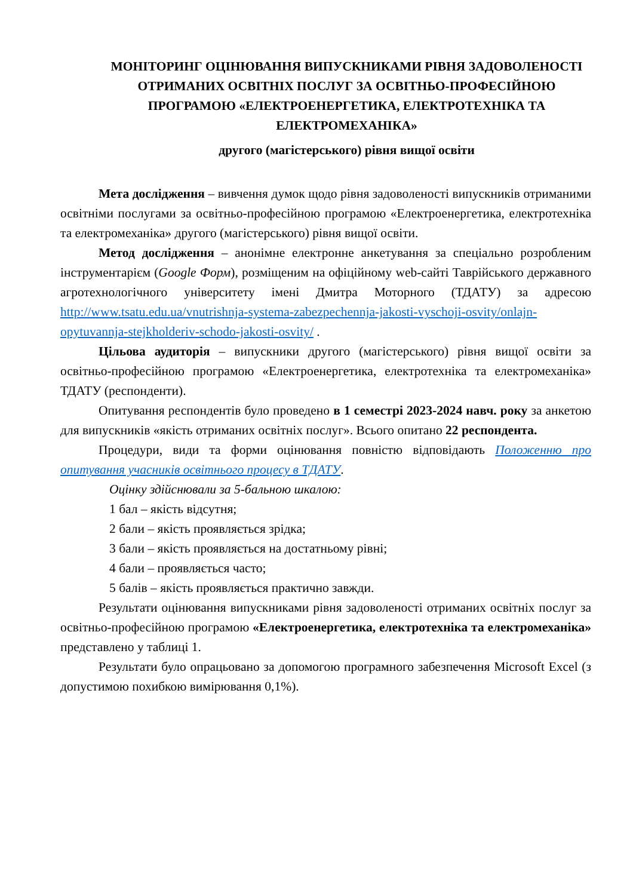МОНІТОРИНГ ОЦІНЮВАННЯ ВИПУСКНИКАМИ РІВНЯ ЗАДОВОЛЕНОСТІ ОТРИМАНИХ ОСВІТНІХ ПОСЛУГ ЗА ОСВІТНЬО-ПРОФЕСІЙНОЮ ПРОГРАМОЮ «ЕЛЕКТРОЕНЕРГЕТИКА, ЕЛЕКТРОТЕХНІКА ТА ЕЛЕКТРОМЕХАНІКА»
другого (магістерського) рівня вищої освіти
Мета дослідження – вивчення думок щодо рівня задоволеності випускників отриманими освітніми послугами за освітньо-професійною програмою «Електроенергетика, електротехніка та електромеханіка» другого (магістерського) рівня вищої освіти.
Метод дослідження – анонімне електронне анкетування за спеціально розробленим інструментарієм (Google Форм), розміщеним на офіційному web-сайті Таврійського державного агротехнологічного університету імені Дмитра Моторного (ТДАТУ) за адресою http://www.tsatu.edu.ua/vnutrishnja-systema-zabezpechennja-jakosti-vyschoji-osvity/onlajn-opytuvannja-stejkholderiv-schodo-jakosti-osvity/ .
Цільова аудиторія – випускники другого (магістерського) рівня вищої освіти за освітньо-професійною програмою «Електроенергетика, електротехніка та електромеханіка» ТДАТУ (респонденти).
Опитування респондентів було проведено в 1 семестрі 2023-2024 навч. року за анкетою для випускників «якість отриманих освітніх послуг». Всього опитано 22 респондента.
Процедури, види та форми оцінювання повністю відповідають Положенню про опитування учасників освітнього процесу в ТДАТУ.
Оцінку здійснювали за 5-бальною шкалою:
1 бал – якість відсутня;
2 бали – якість проявляється зрідка;
3 бали – якість проявляється на достатньому рівні;
4 бали – проявляється часто;
5 балів – якість проявляється практично завжди.
Результати оцінювання випускниками рівня задоволеності отриманих освітніх послуг за освітньо-професійною програмою «Електроенергетика, електротехніка та електромеханіка» представлено у таблиці 1.
Результати було опрацьовано за допомогою програмного забезпечення Microsoft Excel (з допустимою похибкою вимірювання 0,1%).